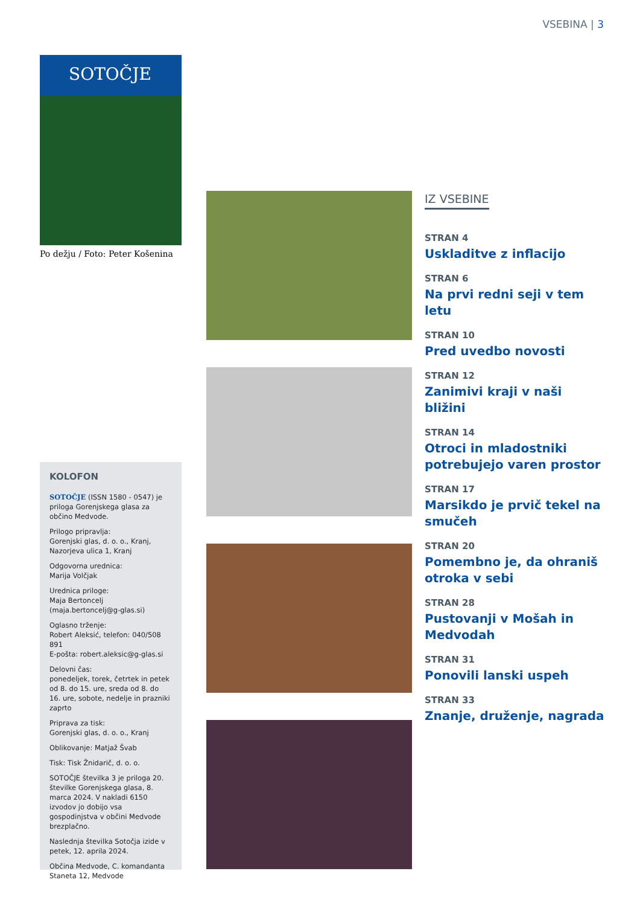VSEBINA | 3
SOTOČJE
Po dežju / Foto: Peter Košenina
KOLOFON
SOTOČJE (ISSN 1580 - 0547) je priloga Gorenjskega glasa za občino Medvode.
Prilogo pripravlja:
Gorenjski glas, d. o. o., Kranj, Nazorjeva ulica 1, Kranj
Odgovorna urednica:
Marija Volčjak
Urednica priloge:
Maja Bertoncelj
(maja.bertoncelj@g-glas.si)
Oglasno trženje:
Robert Aleksić, telefon: 040/508 891
E-pošta: robert.aleksic@g-glas.si
Delovni čas:
ponedeljek, torek, četrtek in petek od 8. do 15. ure, sreda od 8. do 16. ure, sobote, nedelje in prazniki zaprto
Priprava za tisk:
Gorenjski glas, d. o. o., Kranj
Oblikovanje: Matjaž Švab
Tisk: Tisk Žnidarič, d. o. o.
SOTOČJE številka 3 je priloga 20. številke Gorenjskega glasa, 8. marca 2024. V nakladi 6150 izvodov jo dobijo vsa gospodinjstva v občini Medvode brezplačno.
Naslednja številka Sotočja izide v petek, 12. aprila 2024.
Občina Medvode, C. komandanta Staneta 12, Medvode
IZ VSEBINE
STRAN 4
Uskladitve z inflacijo
STRAN 6
Na prvi redni seji v tem letu
STRAN 10
Pred uvedbo novosti
STRAN 12
Zanimivi kraji v naši bližini
STRAN 14
Otroci in mladostniki potrebujejo varen prostor
STRAN 17
Marsikdo je prvič tekel na smučeh
STRAN 20
Pomembno je, da ohraniš otroka v sebi
STRAN 28
Pustovanji v Mošah in Medvodah
STRAN 31
Ponovili lanski uspeh
STRAN 33
Znanje, druženje, nagrada